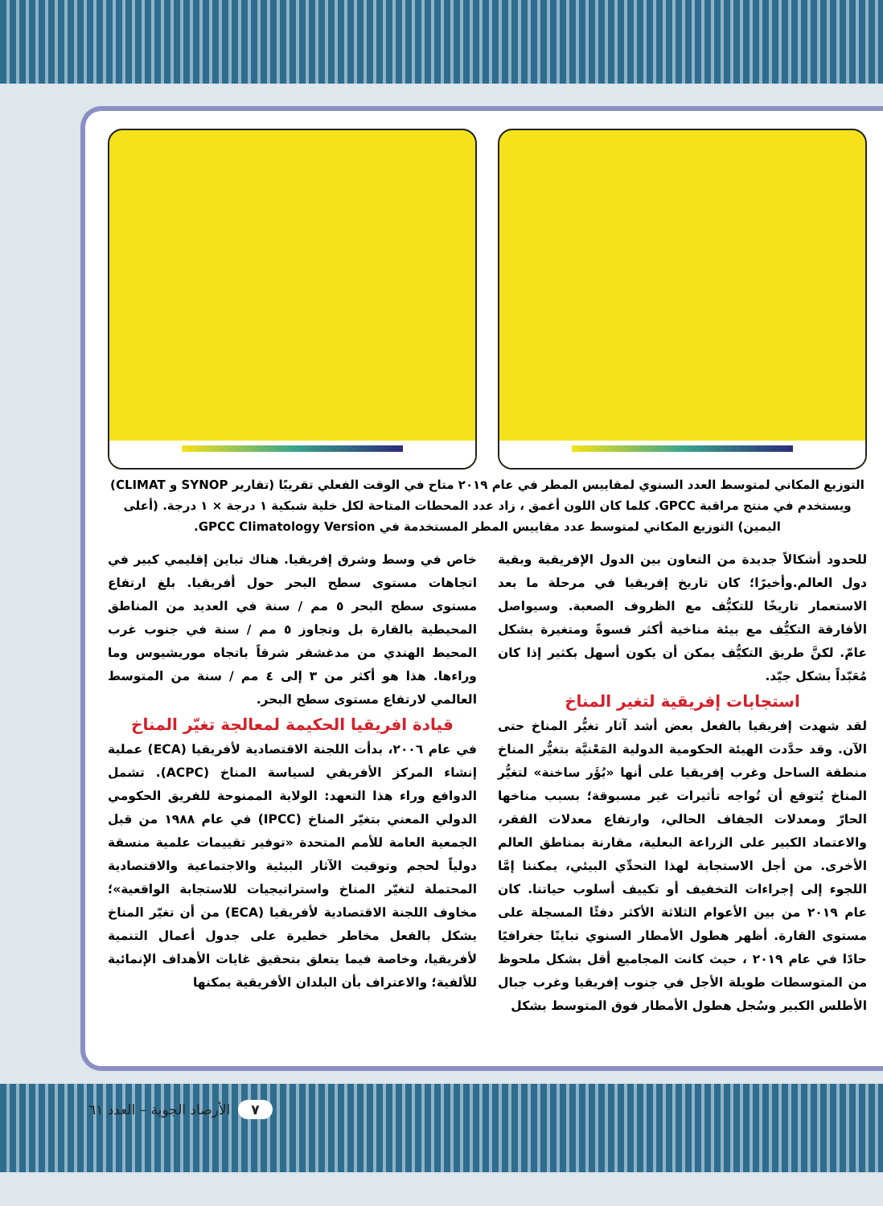التوزيع المكاني لمتوسط العدد السنوي لمقاييس المطر في عام ٢٠١٩ متاح في الوقت الفعلي تقريبًا (تقارير SYNOP و CLIMAT) ويستخدم في منتج مراقبة GPCC. كلما كان اللون أغمق ، زاد عدد المحطات المتاحة لكل خلية شبكية ١ درجة × ١ درجة. (أعلى اليمين) التوزيع المكاني لمتوسط عدد مقاييس المطر المستخدمة في GPCC Climatology Version.
للحدود أشكالاً جديدة من التعاون بين الدول الإفريقية وبقية دول العالم.وأخيرًا؛ كان تاريخ إفريقيا في مرحلة ما بعد الاستعمار تاريخًا للتكيُّف مع الظروف الصعبة. وسيواصل الأفارقة التكيُّف مع بيئة مناخية أكثر قسوةً ومتغيرة بشكل عامّ. لكنَّ طريق التكيُّف يمكن أن يكون أسهل بكثير إذا كان مُعَبّداً بشكل جيّد.
استجابات إفريقية لتغير المناخ
لقد شهدت إفريقيا بالفعل بعض أشد آثار تغيُّر المناخ حتى الآن. وقد حدَّدت الهيئة الحكومية الدولية المَعْنيَّة بتغيُّر المناخ منطقة الساحل وغرب إفريقيا على أنها «بُؤَر ساخنة» لتغيُّر المناخ يُتوقع أن تُواجه تأثيرات غير مسبوقة؛ بسبب مناخها الحارّ ومعدلات الجفاف الحالي، وارتفاع معدلات الفقر، والاعتماد الكبير على الزراعة البعلية، مقارنة بمناطق العالم الأخرى. من أجل الاستجابة لهذا التحدِّي البيئي، يمكننا إمَّا اللجوء إلى إجراءات التخفيف أو تكييف أسلوب حياتنا. كان عام ٢٠١٩ من بين الأعوام الثلاثة الأكثر دفئًا المسجلة على مستوى القارة. أظهر هطول الأمطار السنوي تباينًا جغرافيًا حادًا في عام ٢٠١٩ ، حيث كانت المجاميع أقل بشكل ملحوظ من المتوسطات طويلة الأجل في جنوب إفريقيا وغرب جبال الأطلس الكبير وسُجل هطول الأمطار فوق المتوسط بشكل
خاص في وسط وشرق إفريقيا. هناك تباين إقليمي كبير في اتجاهات مستوى سطح البحر حول أفريقيا. بلغ ارتفاع مستوى سطح البحر ٥ مم / سنة في العديد من المناطق المحيطية بالقارة بل وتجاوز ٥ مم / سنة في جنوب غرب المحيط الهندي من مدغشقر شرقاً باتجاه موريشيوس وما وراءها. هذا هو أكثر من ٣ إلى ٤ مم / سنة من المتوسط العالمي لارتفاع مستوى سطح البحر.
قيادة افريقيا الحكيمة لمعالجة تغيّر المناخ
في عام ٢٠٠٦، بدأت اللجنة الاقتصادية لأفريقيا (ECA) عملية إنشاء المركز الأفريقي لسياسة المناخ (ACPC). تشمل الدوافع وراء هذا التعهد: الولاية الممنوحة للفريق الحكومي الدولي المعني بتغيّر المناخ (IPCC) في عام ١٩٨٨ من قبل الجمعية العامة للأمم المتحدة «توفير تقييمات علمية منسقة دولياً لحجم وتوقيت الآثار البيئية والاجتماعية والاقتصادية المحتملة لتغيّر المناخ واستراتيجيات للاستجابة الواقعية»؛ مخاوف اللجنة الاقتصادية لأفريقيا (ECA) من أن تغيّر المناخ يشكل بالفعل مخاطر خطيرة على جدول أعمال التنمية لأفريقيا، وخاصة فيما يتعلق بتحقيق غايات الأهداف الإنمائية للألفية؛ والاعتراف بأن البلدان الأفريقية يمكنها
٧ الأرصاد الجوية – العدد ٦١